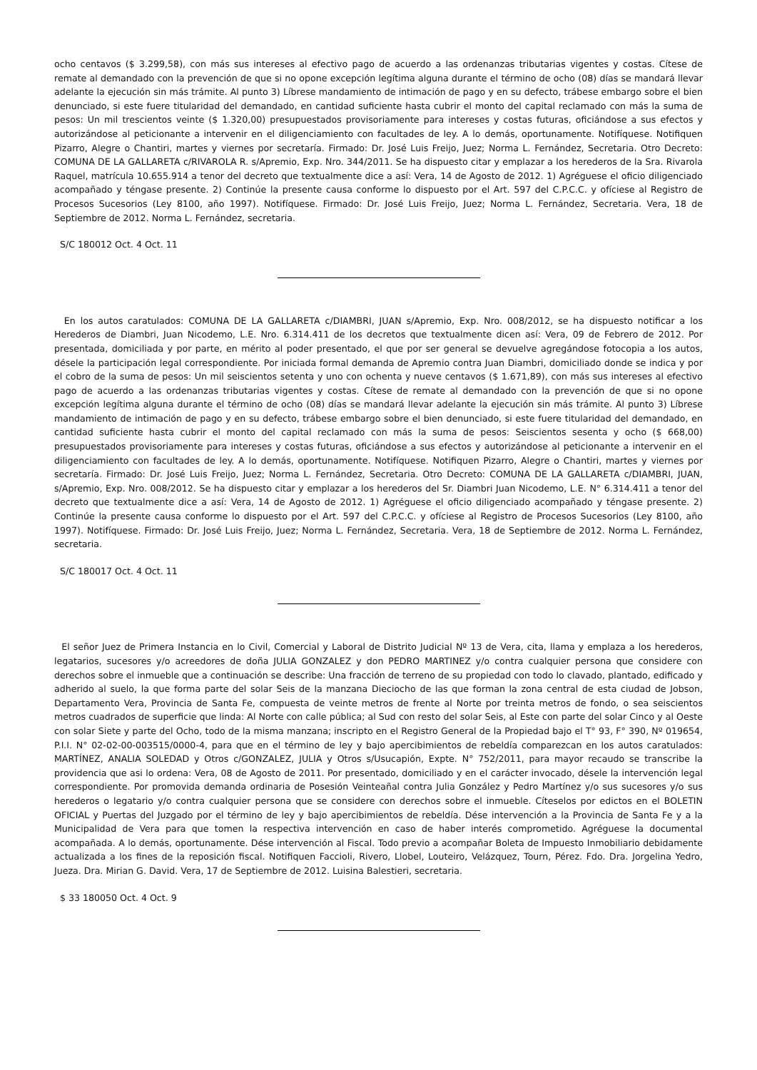ocho centavos ($ 3.299,58), con más sus intereses al efectivo pago de acuerdo a las ordenanzas tributarias vigentes y costas. Cítese de remate al demandado con la prevención de que si no opone excepción legítima alguna durante el término de ocho (08) días se mandará llevar adelante la ejecución sin más trámite. Al punto 3) Líbrese mandamiento de intimación de pago y en su defecto, trábese embargo sobre el bien denunciado, si este fuere titularidad del demandado, en cantidad suficiente hasta cubrir el monto del capital reclamado con más la suma de pesos: Un mil trescientos veinte ($ 1.320,00) presupuestados provisoriamente para intereses y costas futuras, oficiándose a sus efectos y autorizándose al peticionante a intervenir en el diligenciamiento con facultades de ley. A lo demás, oportunamente. Notifíquese. Notifiquen Pizarro, Alegre o Chantiri, martes y viernes por secretaría. Firmado: Dr. José Luis Freijo, Juez; Norma L. Fernández, Secretaria. Otro Decreto: COMUNA DE LA GALLARETA c/RIVAROLA R. s/Apremio, Exp. Nro. 344/2011. Se ha dispuesto citar y emplazar a los herederos de la Sra. Rivarola Raquel, matrícula 10.655.914 a tenor del decreto que textualmente dice a así: Vera, 14 de Agosto de 2012. 1) Agréguese el oficio diligenciado acompañado y téngase presente. 2) Continúe la presente causa conforme lo dispuesto por el Art. 597 del C.P.C.C. y ofíciese al Registro de Procesos Sucesorios (Ley 8100, año 1997). Notifíquese. Firmado: Dr. José Luis Freijo, Juez; Norma L. Fernández, Secretaria. Vera, 18 de Septiembre de 2012. Norma L. Fernández, secretaria.
S/C 180012 Oct. 4 Oct. 11
En los autos caratulados: COMUNA DE LA GALLARETA c/DIAMBRI, JUAN s/Apremio, Exp. Nro. 008/2012, se ha dispuesto notificar a los Herederos de Diambri, Juan Nicodemo, L.E. Nro. 6.314.411 de los decretos que textualmente dicen así: Vera, 09 de Febrero de 2012. Por presentada, domiciliada y por parte, en mérito al poder presentado, el que por ser general se devuelve agregándose fotocopia a los autos, désele la participación legal correspondiente. Por iniciada formal demanda de Apremio contra Juan Diambri, domiciliado donde se indica y por el cobro de la suma de pesos: Un mil seiscientos setenta y uno con ochenta y nueve centavos ($ 1.671,89), con más sus intereses al efectivo pago de acuerdo a las ordenanzas tributarias vigentes y costas. Cítese de remate al demandado con la prevención de que si no opone excepción legítima alguna durante el término de ocho (08) días se mandará llevar adelante la ejecución sin más trámite. Al punto 3) Líbrese mandamiento de intimación de pago y en su defecto, trábese embargo sobre el bien denunciado, si este fuere titularidad del demandado, en cantidad suficiente hasta cubrir el monto del capital reclamado con más la suma de pesos: Seiscientos sesenta y ocho ($ 668,00) presupuestados provisoriamente para intereses y costas futuras, oficiándose a sus efectos y autorizándose al peticionante a intervenir en el diligenciamiento con facultades de ley. A lo demás, oportunamente. Notifíquese. Notifiquen Pizarro, Alegre o Chantiri, martes y viernes por secretaría. Firmado: Dr. José Luis Freijo, Juez; Norma L. Fernández, Secretaria. Otro Decreto: COMUNA DE LA GALLARETA c/DIAMBRI, JUAN, s/Apremio, Exp. Nro. 008/2012. Se ha dispuesto citar y emplazar a los herederos del Sr. Diambri Juan Nicodemo, L.E. N° 6.314.411 a tenor del decreto que textualmente dice a así: Vera, 14 de Agosto de 2012. 1) Agréguese el oficio diligenciado acompañado y téngase presente. 2) Continúe la presente causa conforme lo dispuesto por el Art. 597 del C.P.C.C. y ofíciese al Registro de Procesos Sucesorios (Ley 8100, año 1997). Notifíquese. Firmado: Dr. José Luis Freijo, Juez; Norma L. Fernández, Secretaria. Vera, 18 de Septiembre de 2012. Norma L. Fernández, secretaria.
S/C 180017 Oct. 4 Oct. 11
El señor Juez de Primera Instancia en lo Civil, Comercial y Laboral de Distrito Judicial Nº 13 de Vera, cita, llama y emplaza a los herederos, legatarios, sucesores y/o acreedores de doña JULIA GONZALEZ y don PEDRO MARTINEZ y/o contra cualquier persona que considere con derechos sobre el inmueble que a continuación se describe: Una fracción de terreno de su propiedad con todo lo clavado, plantado, edificado y adherido al suelo, la que forma parte del solar Seis de la manzana Dieciocho de las que forman la zona central de esta ciudad de Jobson, Departamento Vera, Provincia de Santa Fe, compuesta de veinte metros de frente al Norte por treinta metros de fondo, o sea seiscientos metros cuadrados de superficie que linda: Al Norte con calle pública; al Sud con resto del solar Seis, al Este con parte del solar Cinco y al Oeste con solar Siete y parte del Ocho, todo de la misma manzana; inscripto en el Registro General de la Propiedad bajo el T° 93, F° 390, Nº 019654, P.I.I. N° 02-02-00-003515/0000-4, para que en el término de ley y bajo apercibimientos de rebeldía comparezcan en los autos caratulados: MARTÍNEZ, ANALIA SOLEDAD y Otros c/GONZALEZ, JULIA y Otros s/Usucapión, Expte. N° 752/2011, para mayor recaudo se transcribe la providencia que asi lo ordena: Vera, 08 de Agosto de 2011. Por presentado, domiciliado y en el carácter invocado, désele la intervención legal correspondiente. Por promovida demanda ordinaria de Posesión Veinteañal contra Julia González y Pedro Martínez y/o sus sucesores y/o sus herederos o legatario y/o contra cualquier persona que se considere con derechos sobre el inmueble. Cíteselos por edictos en el BOLETIN OFICIAL y Puertas del Juzgado por el término de ley y bajo apercibimientos de rebeldía. Dése intervención a la Provincia de Santa Fe y a la Municipalidad de Vera para que tomen la respectiva intervención en caso de haber interés comprometido. Agréguese la documental acompañada. A lo demás, oportunamente. Dése intervención al Fiscal. Todo previo a acompañar Boleta de Impuesto Inmobiliario debidamente actualizada a los fines de la reposición fiscal. Notifiquen Faccioli, Rivero, Llobel, Louteiro, Velázquez, Tourn, Pérez. Fdo. Dra. Jorgelina Yedro, Jueza. Dra. Mirian G. David. Vera, 17 de Septiembre de 2012. Luisina Balestieri, secretaria.
$ 33 180050 Oct. 4 Oct. 9